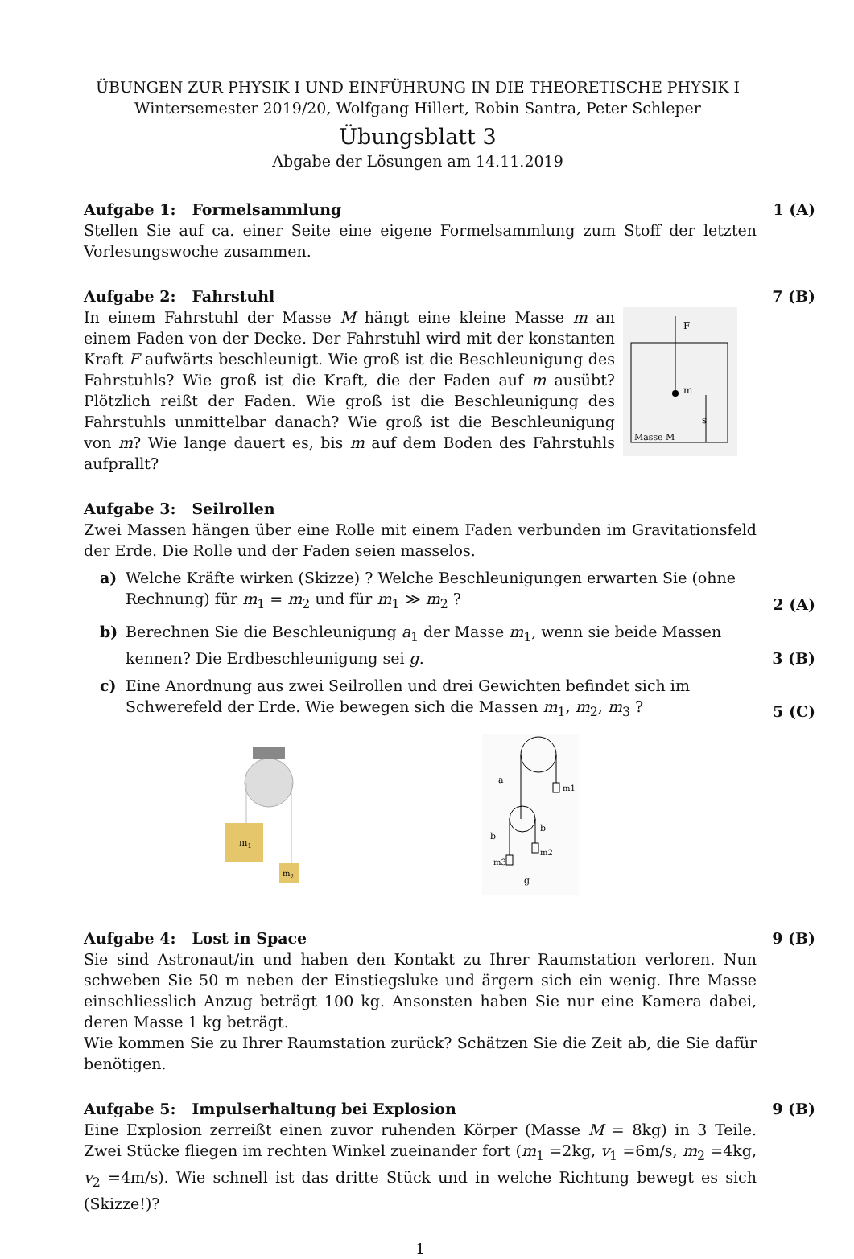ÜBUNGEN ZUR PHYSIK I UND EINFÜHRUNG IN DIE THEORETISCHE PHYSIK I
Wintersemester 2019/20, Wolfgang Hillert, Robin Santra, Peter Schleper
Übungsblatt 3
Abgabe der Lösungen am 14.11.2019
Aufgabe 1: Formelsammlung 1 (A)
Stellen Sie auf ca. einer Seite eine eigene Formelsammlung zum Stoff der letzten Vorlesungswoche zusammen.
Aufgabe 2: Fahrstuhl 7 (B)
In einem Fahrstuhl der Masse M hängt eine kleine Masse m an einem Faden von der Decke. Der Fahrstuhl wird mit der konstanten Kraft F aufwärts beschleunigt. Wie groß ist die Beschleunigung des Fahrstuhls? Wie groß ist die Kraft, die der Faden auf m ausübt? Plötzlich reißt der Faden. Wie groß ist die Beschleunigung des Fahrstuhls unmittelbar danach? Wie groß ist die Beschleunigung von m? Wie lange dauert es, bis m auf dem Boden des Fahrstuhls aufprallt?
m
F
s
Masse M
Aufgabe 3: Seilrollen
Zwei Massen hängen über eine Rolle mit einem Faden verbunden im Gravitationsfeld der Erde. Die Rolle und der Faden seien masselos.
a) Welche Kräfte wirken (Skizze) ? Welche Beschleunigungen erwarten Sie (ohne Rechnung) für m<sub>1</sub> = m<sub>2</sub> und für m<sub>1</sub> ≫ m<sub>2</sub> ? 2 (A)
b) Berechnen Sie die Beschleunigung a<sub>1</sub> der Masse m<sub>1</sub>, wenn sie beide Massen kennen? Die Erdbeschleunigung sei g. 3 (B)
c) Eine Anordnung aus zwei Seilrollen und drei Gewichten befindet sich im Schwerefeld der Erde. Wie bewegen sich die Massen m<sub>1</sub>, m<sub>2</sub>, m<sub>3</sub> ? 5 (C)
m1
m2
m1
m3
m2
a
b
b
g
Aufgabe 4: Lost in Space 9 (B)
Sie sind Astronaut/in und haben den Kontakt zu Ihrer Raumstation verloren. Nun schweben Sie 50 m neben der Einstiegsluke und ärgern sich ein wenig. Ihre Masse einschliesslich Anzug beträgt 100 kg. Ansonsten haben Sie nur eine Kamera dabei, deren Masse 1 kg beträgt.
Wie kommen Sie zu Ihrer Raumstation zurück? Schätzen Sie die Zeit ab, die Sie dafür benötigen.
Aufgabe 5: Impulserhaltung bei Explosion 9 (B)
Eine Explosion zerreißt einen zuvor ruhenden Körper (Masse M = 8kg) in 3 Teile. Zwei Stücke fliegen im rechten Winkel zueinander fort (m<sub>1</sub> =2kg, v<sub>1</sub> =6m/s, m<sub>2</sub> =4kg, v<sub>2</sub> =4m/s). Wie schnell ist das dritte Stück und in welche Richtung bewegt es sich (Skizze!)?
1